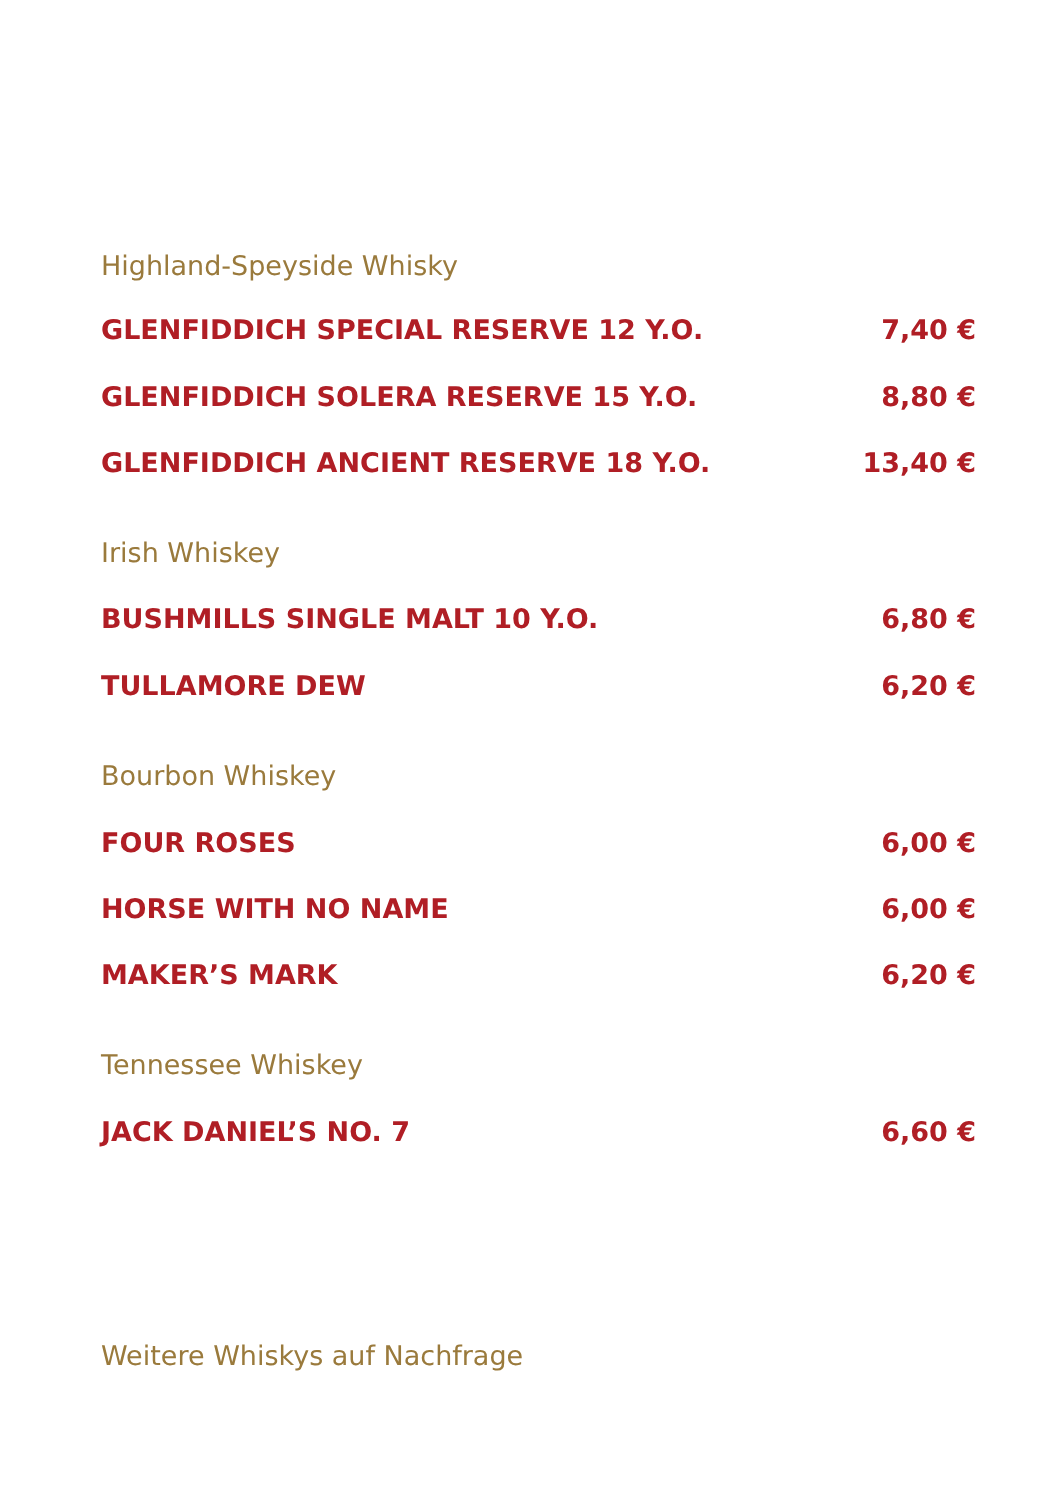Highland-Speyside Whisky
GLENFIDDICH SPECIAL RESERVE 12 Y.O. 7,40 €
GLENFIDDICH SOLERA RESERVE 15 Y.O. 8,80 €
GLENFIDDICH ANCIENT RESERVE 18 Y.O. 13,40 €
Irish Whiskey
BUSHMILLS SINGLE MALT 10 Y.O. 6,80 €
TULLAMORE DEW 6,20 €
Bourbon Whiskey
FOUR ROSES 6,00 €
HORSE WITH NO NAME 6,00 €
MAKER’S MARK 6,20 €
Tennessee Whiskey
JACK DANIEL’S NO. 7 6,60 €
Weitere Whiskys auf Nachfrage